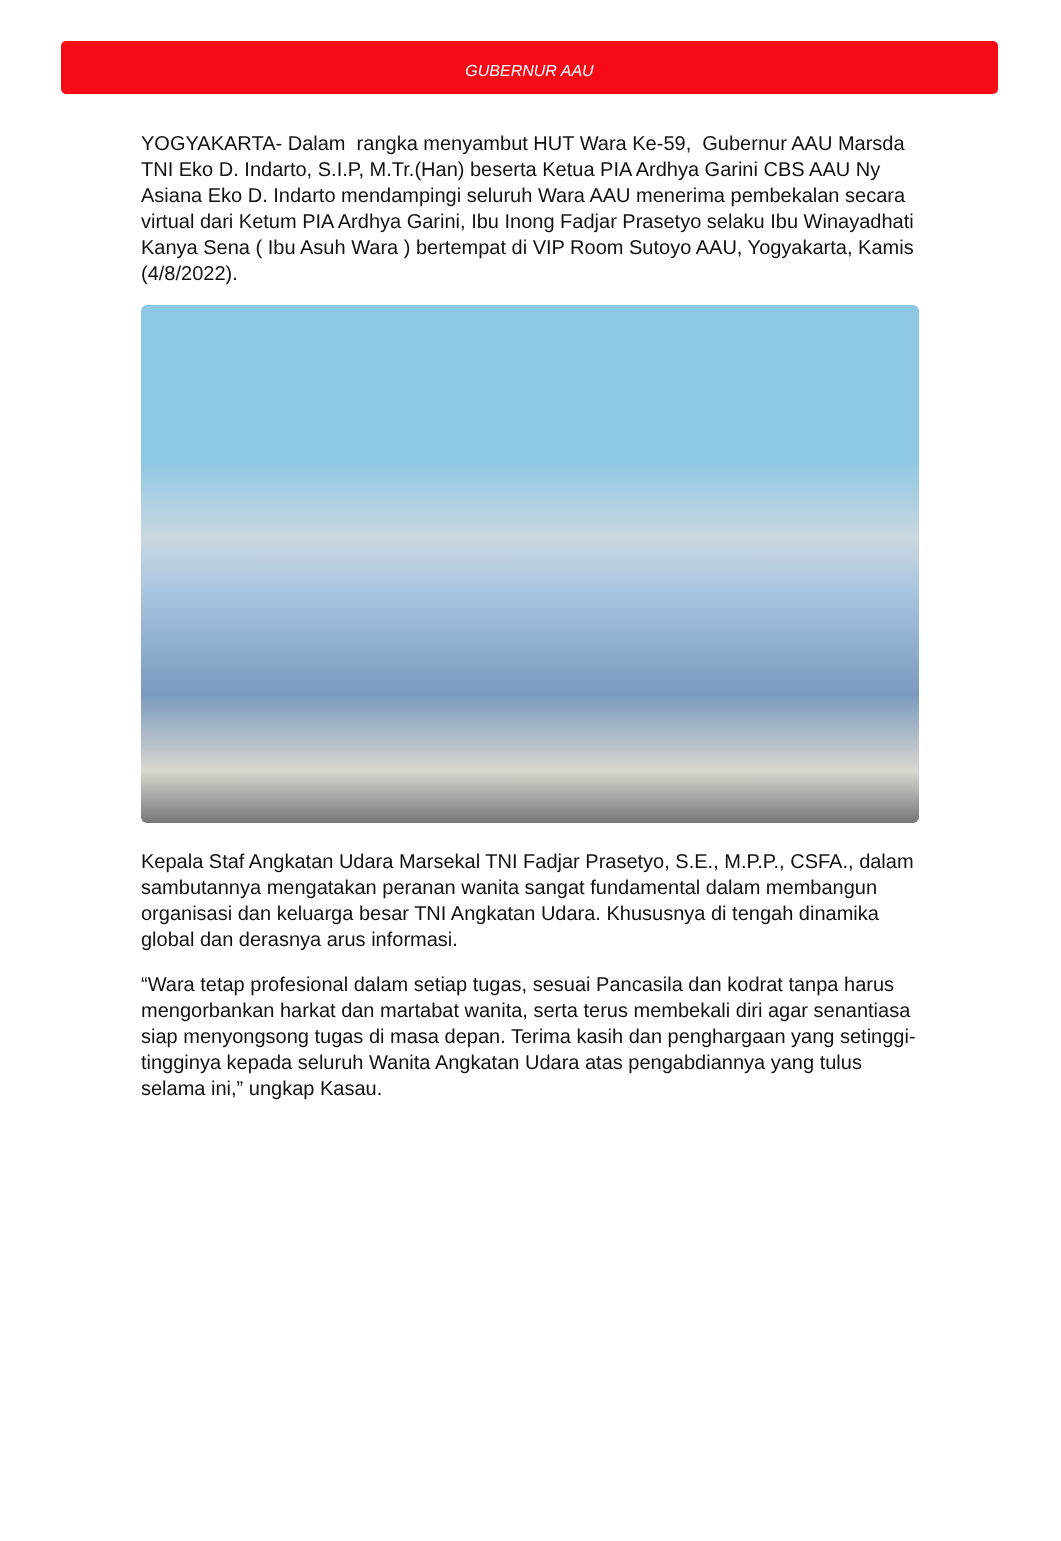GUBERNUR AAU
YOGYAKARTA- Dalam rangka menyambut HUT Wara Ke-59, Gubernur AAU Marsda TNI Eko D. Indarto, S.I.P, M.Tr.(Han) beserta Ketua PIA Ardhya Garini CBS AAU Ny Asiana Eko D. Indarto mendampingi seluruh Wara AAU menerima pembekalan secara virtual dari Ketum PIA Ardhya Garini, Ibu Inong Fadjar Prasetyo selaku Ibu Winayadhati Kanya Sena ( Ibu Asuh Wara ) bertempat di VIP Room Sutoyo AAU, Yogyakarta, Kamis (4/8/2022).
Kepala Staf Angkatan Udara Marsekal TNI Fadjar Prasetyo, S.E., M.P.P., CSFA., dalam sambutannya mengatakan peranan wanita sangat fundamental dalam membangun organisasi dan keluarga besar TNI Angkatan Udara. Khususnya di tengah dinamika global dan derasnya arus informasi.
“Wara tetap profesional dalam setiap tugas, sesuai Pancasila dan kodrat tanpa harus mengorbankan harkat dan martabat wanita, serta terus membekali diri agar senantiasa siap menyongsong tugas di masa depan. Terima kasih dan penghargaan yang setinggi-tingginya kepada seluruh Wanita Angkatan Udara atas pengabdiannya yang tulus selama ini,” ungkap Kasau.